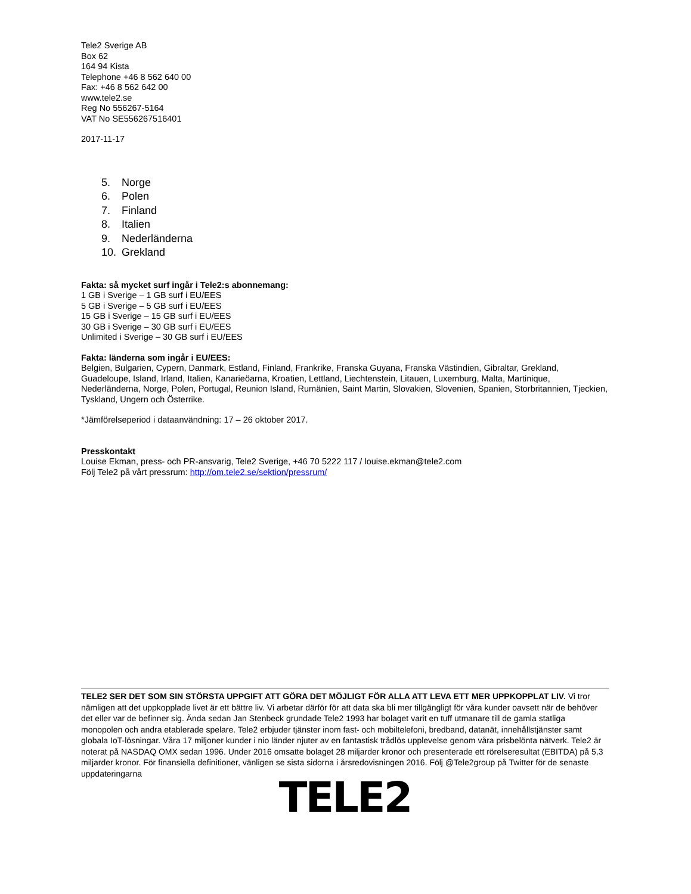Tele2 Sverige AB
Box 62
164 94 Kista
Telephone +46 8 562 640 00
Fax: +46 8 562 642 00
www.tele2.se
Reg No 556267-5164
VAT No SE556267516401
2017-11-17
5. Norge
6. Polen
7. Finland
8. Italien
9. Nederländerna
10. Grekland
Fakta: så mycket surf ingår i Tele2:s abonnemang:
1 GB i Sverige – 1 GB surf i EU/EES
5 GB i Sverige – 5 GB surf i EU/EES
15 GB i Sverige – 15 GB surf i EU/EES
30 GB i Sverige – 30 GB surf i EU/EES
Unlimited i Sverige – 30 GB surf i EU/EES
Fakta: länderna som ingår i EU/EES:
Belgien, Bulgarien, Cypern, Danmark, Estland, Finland, Frankrike, Franska Guyana, Franska Västindien, Gibraltar, Grekland, Guadeloupe, Island, Irland, Italien, Kanarieöarna, Kroatien, Lettland, Liechtenstein, Litauen, Luxemburg, Malta, Martinique, Nederländerna, Norge, Polen, Portugal, Reunion Island, Rumänien, Saint Martin, Slovakien, Slovenien, Spanien, Storbritannien, Tjeckien, Tyskland, Ungern och Österrike.
*Jämförelseperiod i dataanvändning: 17 – 26 oktober 2017.
Presskontakt
Louise Ekman, press- och PR-ansvarig, Tele2 Sverige, +46 70 5222 117 / louise.ekman@tele2.com
Följ Tele2 på vårt pressrum: http://om.tele2.se/sektion/pressrum/
TELE2 SER DET SOM SIN STÖRSTA UPPGIFT ATT GÖRA DET MÖJLIGT FÖR ALLA ATT LEVA ETT MER UPPKOPPLAT LIV. Vi tror nämligen att det uppkopplade livet är ett bättre liv. Vi arbetar därför för att data ska bli mer tillgängligt för våra kunder oavsett när de behöver det eller var de befinner sig. Ända sedan Jan Stenbeck grundade Tele2 1993 har bolaget varit en tuff utmanare till de gamla statliga monopolen och andra etablerade spelare. Tele2 erbjuder tjänster inom fast- och mobiltelefoni, bredband, datanät, innehållstjänster samt globala IoT-lösningar. Våra 17 miljoner kunder i nio länder njuter av en fantastisk trådlös upplevelse genom våra prisbelönta nätverk. Tele2 är noterat på NASDAQ OMX sedan 1996. Under 2016 omsatte bolaget 28 miljarder kronor och presenterade ett rörelseresultat (EBITDA) på 5,3 miljarder kronor. För finansiella definitioner, vänligen se sista sidorna i årsredovisningen 2016. Följ @Tele2group på Twitter för de senaste uppdateringarna
TELE2